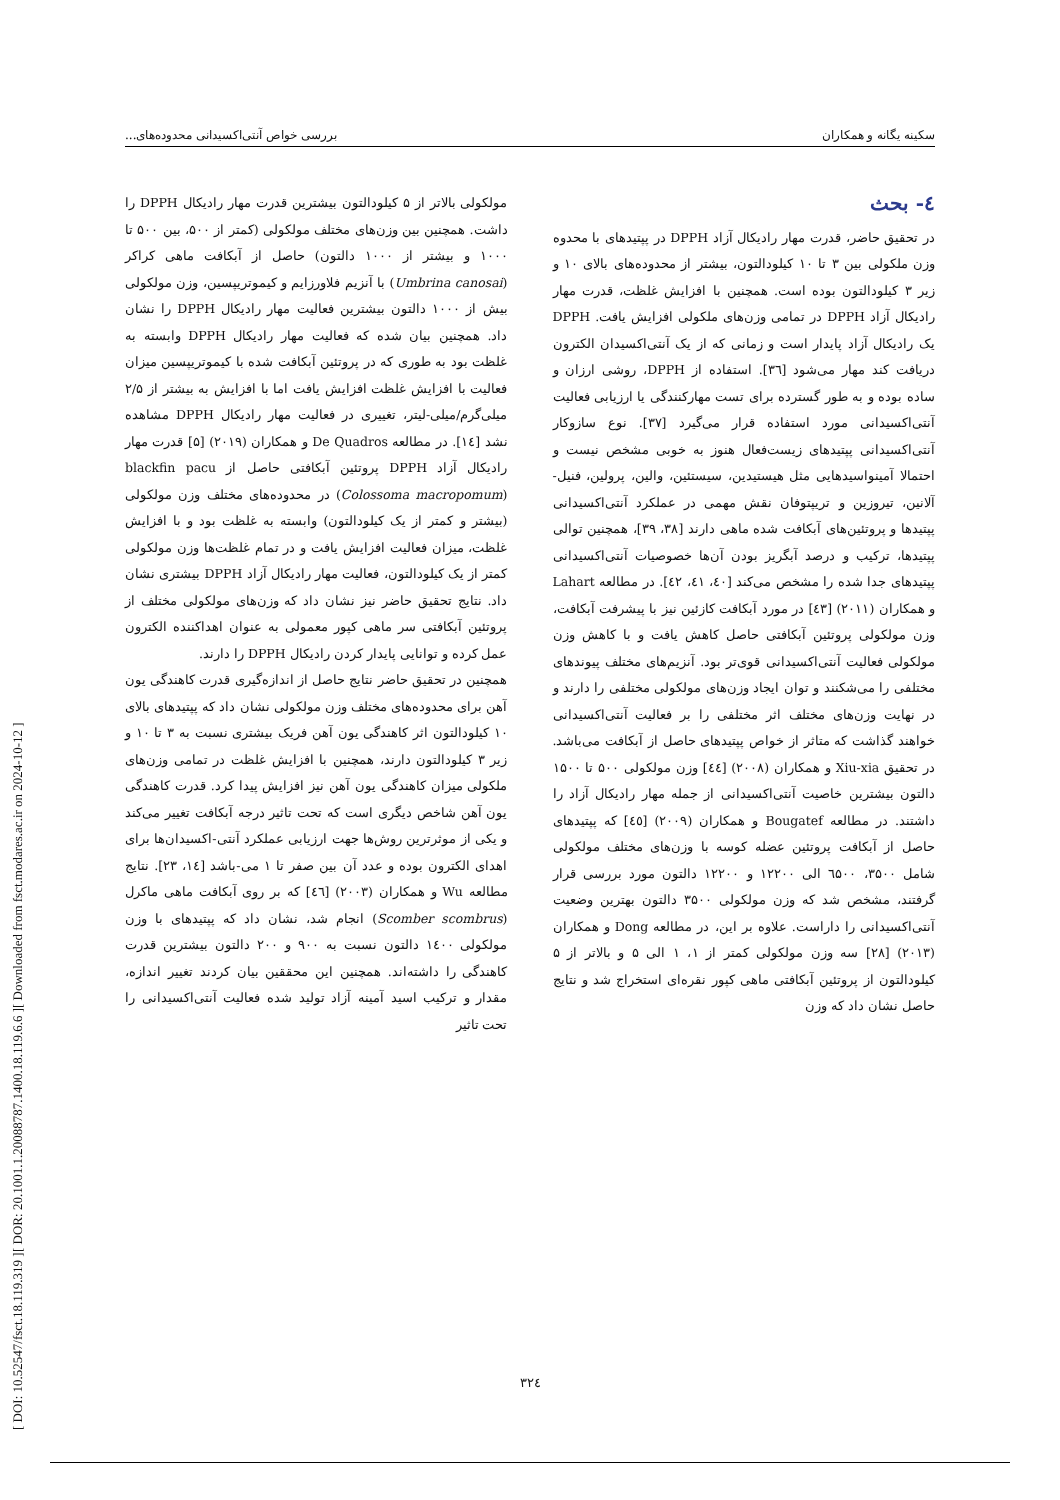[ DOI: 10.52547/fsct.18.119.319 ] [ DOR: 20.1001.1.20088787.1400.18.119.6.6 ] [ Downloaded from fsct.modares.ac.ir on 2024-10-12 ]
سکینه یگانه و همکاران بررسی خواص آنتی‌اکسیدانی محدوده‌های...
٤- بحث
در تحقیق حاضر، قدرت مهار رادیکال آزاد DPPH در پپتیدهای با محدوه وزن ملکولی بین ۳ تا ۱۰ کیلودالتون، بیشتر از محدوده‌های بالای ۱۰ و زیر ۳ کیلودالتون بوده است. همچنین با افزایش غلظت، قدرت مهار رادیکال آزاد DPPH در تمامی وزن‌های ملکولی افزایش یافت. DPPH یک رادیکال آزاد پایدار است و زمانی که از یک آنتی‌اکسیدان الکترون دریافت کند مهار می‌شود [۳٦]. استفاده از DPPH، روشی ارزان و ساده بوده و به طور گسترده برای تست مهارکنندگی یا ارزیابی فعالیت آنتی‌اکسیدانی مورد استفاده قرار می‌گیرد [۳۷]. نوع سازوکار آنتی‌اکسیدانی پپتیدهای زیست‌فعال هنوز به خوبی مشخص نیست و احتمالا آمینواسیدهایی مثل هیستیدین، سیستئین، والین، پرولین، فنیل-آلانین، تیروزین و تریپتوفان نقش مهمی در عملکرد آنتی‌اکسیدانی پپتیدها و پروتئین‌های آبکافت شده ماهی دارند [۳۸، ۳۹]، همچنین توالی پپتیدها، ترکیب و درصد آبگریز بودن آن‌ها خصوصیات آنتی‌اکسیدانی پپتیدهای جدا شده را مشخص می‌کند [٤٠، ٤١، ٤٢]. در مطالعه Lahart و همکاران (۲۰۱۱) [٤۳] در مورد آبکافت کازئین نیز با پیشرفت آبکافت، وزن مولکولی پروتئین آبکافتی حاصل کاهش یافت و با کاهش وزن مولکولی فعالیت آنتی‌اکسیدانی قوی‌تر بود. آنزیم‌های مختلف پیوندهای مختلفی را می‌شکنند و توان ایجاد وزن‌های مولکولی مختلفی را دارند و در نهایت وزن‌های مختلف اثر مختلفی را بر فعالیت آنتی‌اکسیدانی خواهند گذاشت که متاثر از خواص پپتیدهای حاصل از آبکافت می‌باشد. در تحقیق Xiu-xia و همکاران (۲۰۰۸) [٤٤] وزن مولکولی ۵۰۰ تا ۱۵۰۰ دالتون بیشترین خاصیت آنتی‌اکسیدانی از جمله مهار رادیکال آزاد را داشتند. در مطالعه Bougatef و همکاران (۲۰۰۹) [٤٥] که پپتیدهای حاصل از آبکافت پروتئین عضله کوسه با وزن‌های مختلف مولکولی شامل ۳۵۰۰، ٦۵۰۰ الی ۱۲۲۰۰ و ۱۲۲۰۰ دالتون مورد بررسی قرار گرفتند، مشخص شد که وزن مولکولی ۳۵۰۰ دالتون بهترین وضعیت آنتی‌اکسیدانی را داراست. علاوه بر این، در مطالعه Dong و همکاران (۲۰۱۳) [۲۸] سه وزن مولکولی کمتر از ۱، ۱ الی ۵ و بالاتر از ۵ کیلودالتون از پروتئین آبکافتی ماهی کپور نقره‌ای استخراج شد و نتایج حاصل نشان داد که وزن
مولکولی بالاتر از ۵ کیلودالتون بیشترین قدرت مهار رادیکال DPPH را داشت. همچنین بین وزن‌های مختلف مولکولی (کمتر از ۵۰۰، بین ۵۰۰ تا ۱۰۰۰ و بیشتر از ۱۰۰۰ دالتون) حاصل از آبکافت ماهی کراکر (Umbrina canosai) با آنزیم فلاورزایم و کیموتریپسین، وزن مولکولی بیش از ۱۰۰۰ دالتون بیشترین فعالیت مهار رادیکال DPPH را نشان داد. همچنین بیان شده که فعالیت مهار رادیکال DPPH وابسته به غلظت بود به طوری که در پروتئین آبکافت شده با کیموتریپسین میزان فعالیت با افزایش غلظت افزایش یافت اما با افزایش به بیشتر از ۲/۵ میلی‌گرم/میلی-لیتر، تغییری در فعالیت مهار رادیکال DPPH مشاهده نشد [١٤]. در مطالعه De Quadros و همکاران (۲۰۱۹) [۵] قدرت مهار رادیکال آزاد DPPH پروتئین آبکافتی حاصل از blackfin pacu (Colossoma macropomum) در محدوده‌های مختلف وزن مولکولی (بیشتر و کمتر از یک کیلودالتون) وابسته به غلظت بود و با افزایش غلظت، میزان فعالیت افزایش یافت و در تمام غلظت‌ها وزن مولکولی کمتر از یک کیلودالتون، فعالیت مهار رادیکال آزاد DPPH بیشتری نشان داد. نتایج تحقیق حاضر نیز نشان داد که وزن‌های مولکولی مختلف از پروتئین آبکافتی سر ماهی کپور معمولی به عنوان اهداکننده الکترون عمل کرده و توانایی پایدار کردن رادیکال DPPH را دارند.
همچنین در تحقیق حاضر نتایج حاصل از اندازه‌گیری قدرت کاهندگی یون آهن برای محدوده‌های مختلف وزن مولکولی نشان داد که پپتیدهای بالای ۱۰ کیلودالتون اثر کاهندگی یون آهن فریک بیشتری نسبت به ۳ تا ۱۰ و زیر ۳ کیلودالتون دارند، همچنین با افزایش غلظت در تمامی وزن‌های ملکولی میزان کاهندگی یون آهن نیز افزایش پیدا کرد. قدرت کاهندگی یون آهن شاخص دیگری است که تحت تاثیر درجه آبکافت تغییر می‌کند و یکی از موثرترین روش‌ها جهت ارزیابی عملکرد آنتی-اکسیدان‌ها برای اهدای الکترون بوده و عدد آن بین صفر تا ۱ می-باشد [١٤، ۲۳]. نتایج مطالعه Wu و همکاران (۲۰۰۳) [٤٦] که بر روی آبکافت ماهی ماکرل (Scomber scombrus) انجام شد، نشان داد که پپتیدهای با وزن مولکولی ١٤٠٠ دالتون نسبت به ۹۰۰ و ۲۰۰ دالتون بیشترین قدرت کاهندگی را داشته‌اند. همچنین این محققین بیان کردند تغییر اندازه، مقدار و ترکیب اسید آمینه آزاد تولید شده فعالیت آنتی‌اکسیدانی را تحت تاثیر
۳۲٤